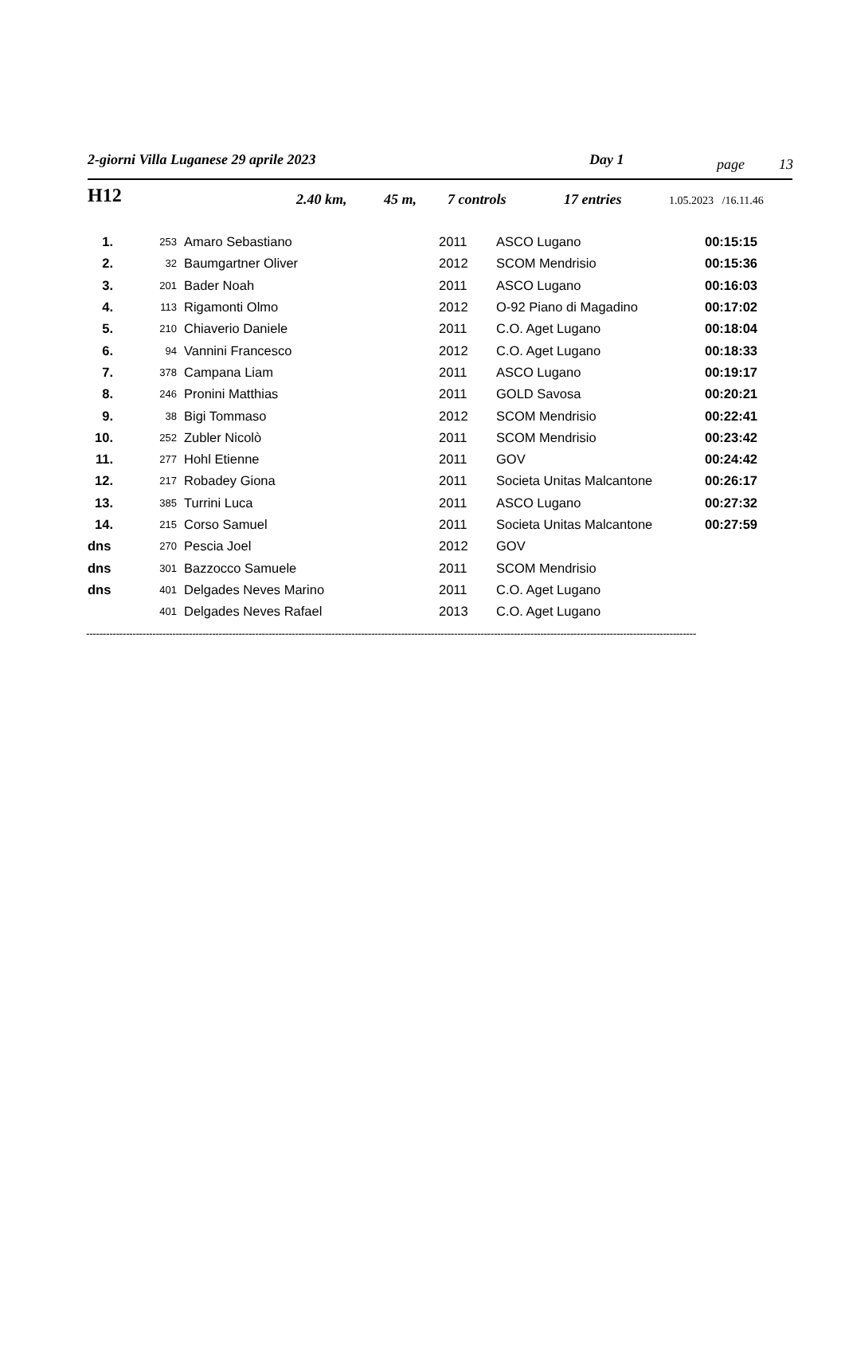2-giorni Villa Luganese 29 aprile 2023 Day 1 page 13
H12 2.40 km, 45 m, 7 controls 17 entries 1.05.2023 /16.11.46
| 1. | 253 | Amaro Sebastiano | 2011 | ASCO Lugano | 00:15:15 |
| 2. | 32 | Baumgartner Oliver | 2012 | SCOM Mendrisio | 00:15:36 |
| 3. | 201 | Bader Noah | 2011 | ASCO Lugano | 00:16:03 |
| 4. | 113 | Rigamonti Olmo | 2012 | O-92 Piano di Magadino | 00:17:02 |
| 5. | 210 | Chiaverio Daniele | 2011 | C.O. Aget Lugano | 00:18:04 |
| 6. | 94 | Vannini Francesco | 2012 | C.O. Aget Lugano | 00:18:33 |
| 7. | 378 | Campana Liam | 2011 | ASCO Lugano | 00:19:17 |
| 8. | 246 | Pronini Matthias | 2011 | GOLD Savosa | 00:20:21 |
| 9. | 38 | Bigi Tommaso | 2012 | SCOM Mendrisio | 00:22:41 |
| 10. | 252 | Zubler Nicolò | 2011 | SCOM Mendrisio | 00:23:42 |
| 11. | 277 | Hohl Etienne | 2011 | GOV | 00:24:42 |
| 12. | 217 | Robadey Giona | 2011 | Societa Unitas Malcantone | 00:26:17 |
| 13. | 385 | Turrini Luca | 2011 | ASCO Lugano | 00:27:32 |
| 14. | 215 | Corso Samuel | 2011 | Societa Unitas Malcantone | 00:27:59 |
| dns | 270 | Pescia Joel | 2012 | GOV | |
| dns | 301 | Bazzocco Samuele | 2011 | SCOM Mendrisio | |
| dns | 401 | Delgades Neves Marino | 2011 | C.O. Aget Lugano | |
| | 401 | Delgades Neves Rafael | 2013 | C.O. Aget Lugano | |
----------------------------------------------------------------------------------------------------------------------------------------------------------------------------------------